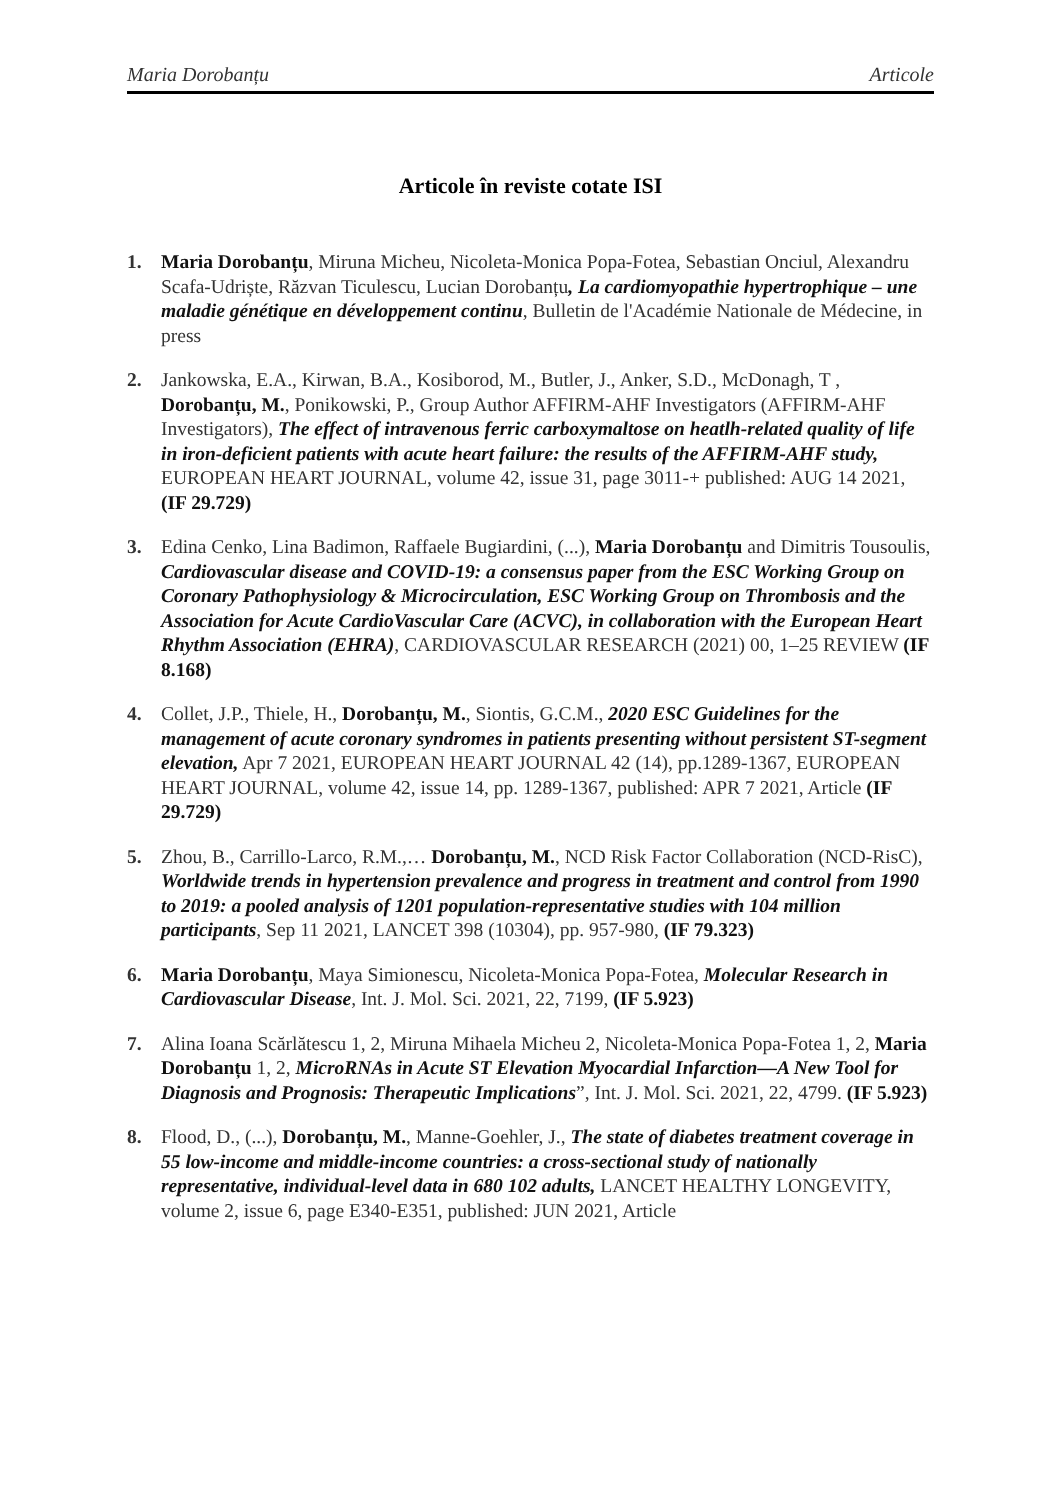Maria Dorobanțu Articole
Articole în reviste cotate ISI
1. Maria Dorobanțu, Miruna Micheu, Nicoleta-Monica Popa-Fotea, Sebastian Onciul, Alexandru Scafa-Udriște, Răzvan Ticulescu, Lucian Dorobanțu, La cardiomyopathie hypertrophique – une maladie génétique en développement continu, Bulletin de l'Académie Nationale de Médecine, in press
2. Jankowska, E.A., Kirwan, B.A., Kosiborod, M., Butler, J., Anker, S.D., McDonagh, T , Dorobanțu, M., Ponikowski, P., Group Author AFFIRM-AHF Investigators (AFFIRM-AHF Investigators), The effect of intravenous ferric carboxymaltose on heatlh-related quality of life in iron-deficient patients with acute heart failure: the results of the AFFIRM-AHF study, EUROPEAN HEART JOURNAL, volume 42, issue 31, page 3011-+ published: AUG 14 2021, (IF 29.729)
3. Edina Cenko, Lina Badimon, Raffaele Bugiardini, (...), Maria Dorobanțu and Dimitris Tousoulis, Cardiovascular disease and COVID-19: a consensus paper from the ESC Working Group on Coronary Pathophysiology & Microcirculation, ESC Working Group on Thrombosis and the Association for Acute CardioVascular Care (ACVC), in collaboration with the European Heart Rhythm Association (EHRA), CARDIOVASCULAR RESEARCH (2021) 00, 1–25 REVIEW (IF 8.168)
4. Collet, J.P., Thiele, H., Dorobanțu, M., Siontis, G.C.M., 2020 ESC Guidelines for the management of acute coronary syndromes in patients presenting without persistent ST-segment elevation, Apr 7 2021, EUROPEAN HEART JOURNAL 42 (14), pp.1289-1367, EUROPEAN HEART JOURNAL, volume 42, issue 14, pp. 1289-1367, published: APR 7 2021, Article (IF 29.729)
5. Zhou, B., Carrillo-Larco, R.M.,… Dorobanțu, M., NCD Risk Factor Collaboration (NCD-RisC), Worldwide trends in hypertension prevalence and progress in treatment and control from 1990 to 2019: a pooled analysis of 1201 population-representative studies with 104 million participants, Sep 11 2021, LANCET 398 (10304), pp. 957-980, (IF 79.323)
6. Maria Dorobanțu, Maya Simionescu, Nicoleta-Monica Popa-Fotea, Molecular Research in Cardiovascular Disease, Int. J. Mol. Sci. 2021, 22, 7199, (IF 5.923)
7. Alina Ioana Scărlătescu 1, 2, Miruna Mihaela Micheu 2, Nicoleta-Monica Popa-Fotea 1, 2, Maria Dorobanțu 1, 2, MicroRNAs in Acute ST Elevation Myocardial Infarction—A New Tool for Diagnosis and Prognosis: Therapeutic Implications”, Int. J. Mol. Sci. 2021, 22, 4799. (IF 5.923)
8. Flood, D., (...), Dorobanțu, M., Manne-Goehler, J., The state of diabetes treatment coverage in 55 low-income and middle-income countries: a cross-sectional study of nationally representative, individual-level data in 680 102 adults, LANCET HEALTHY LONGEVITY, volume 2, issue 6, page E340-E351, published: JUN 2021, Article